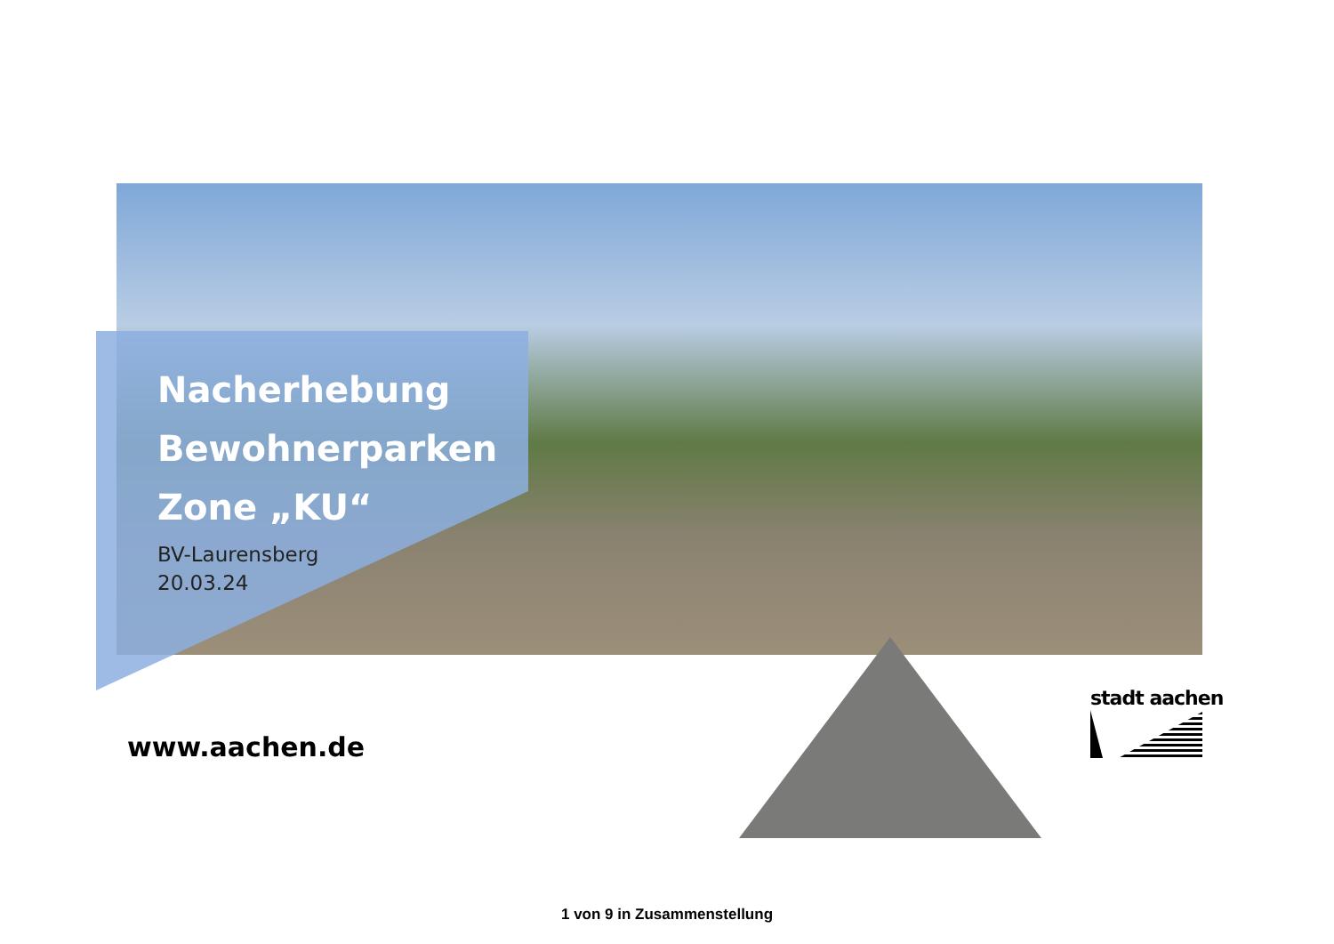Nacherhebung
Bewohnerparken
Zone „KU“
BV-Laurensberg
20.03.24
www.aachen.de
stadt aachen
1 von 9 in Zusammenstellung